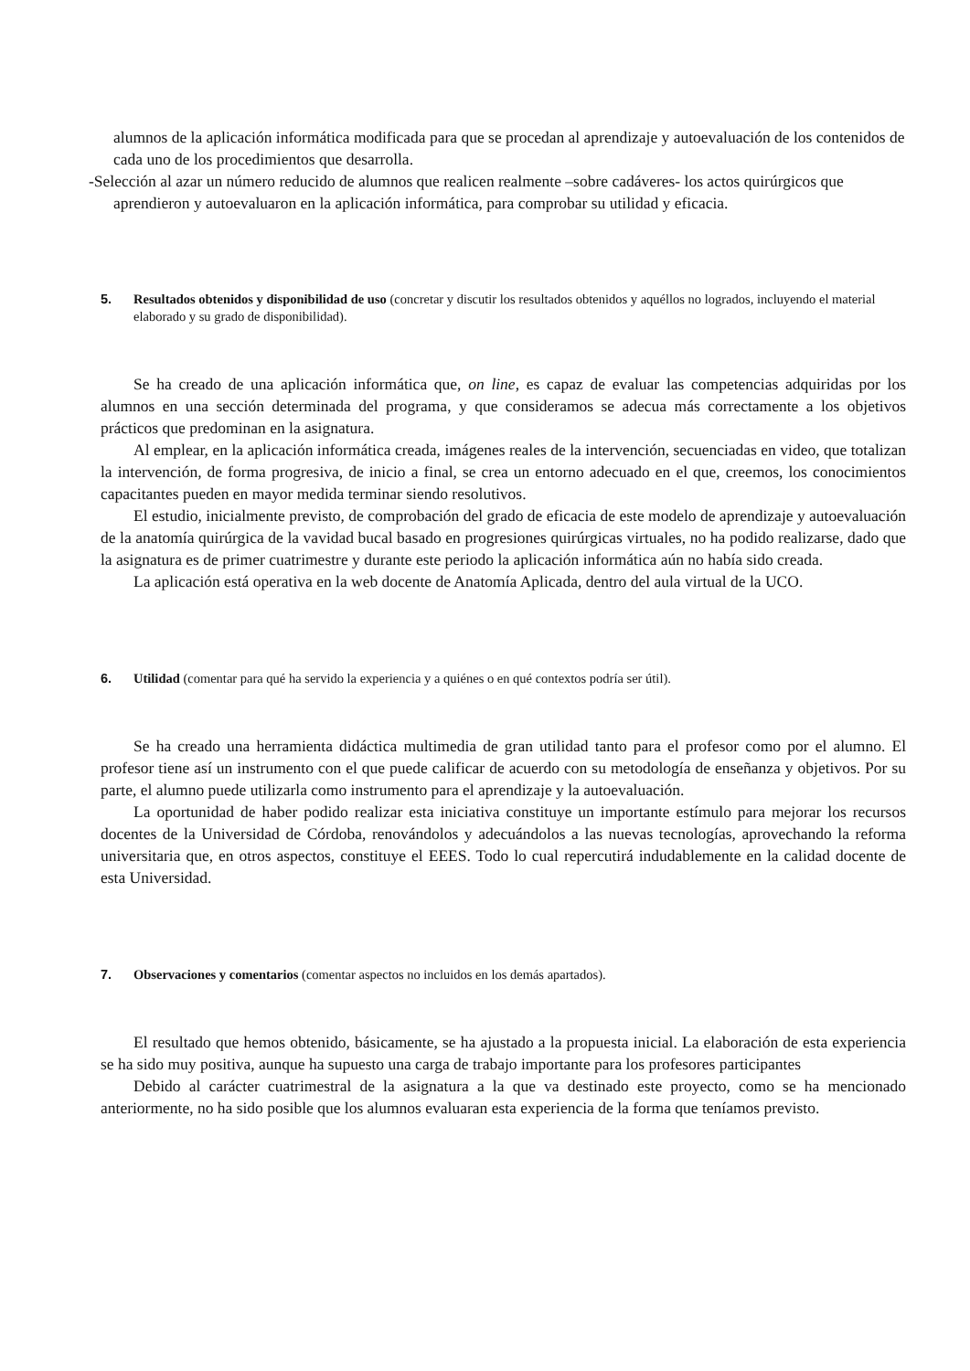alumnos de la aplicación informática modificada para que se procedan al aprendizaje y autoevaluación de los contenidos de cada uno de los procedimientos que desarrolla.
-Selección al azar un número reducido de alumnos que realicen realmente –sobre cadáveres- los actos quirúrgicos que aprendieron y autoevaluaron en la aplicación informática, para comprobar su utilidad y eficacia.
5. Resultados obtenidos y disponibilidad de uso (concretar y discutir los resultados obtenidos y aquéllos no logrados, incluyendo el material elaborado y su grado de disponibilidad).
Se ha creado de una aplicación informática que, on line, es capaz de evaluar las competencias adquiridas por los alumnos en una sección determinada del programa, y que consideramos se adecua más correctamente a los objetivos prácticos que predominan en la asignatura.
Al emplear, en la aplicación informática creada, imágenes reales de la intervención, secuenciadas en video, que totalizan la intervención, de forma progresiva, de inicio a final, se crea un entorno adecuado en el que, creemos, los conocimientos capacitantes pueden en mayor medida terminar siendo resolutivos.
El estudio, inicialmente previsto, de comprobación del grado de eficacia de este modelo de aprendizaje y autoevaluación de la anatomía quirúrgica de la vavidad bucal basado en progresiones quirúrgicas virtuales, no ha podido realizarse, dado que la asignatura es de primer cuatrimestre y durante este periodo la aplicación informática aún no había sido creada.
La aplicación está operativa en la web docente de Anatomía Aplicada, dentro del aula virtual de la UCO.
6. Utilidad (comentar para qué ha servido la experiencia y a quiénes o en qué contextos podría ser útil).
Se ha creado una herramienta didáctica multimedia de gran utilidad tanto para el profesor como por el alumno. El profesor tiene así un instrumento con el que puede calificar de acuerdo con su metodología de enseñanza y objetivos. Por su parte, el alumno puede utilizarla como instrumento para el aprendizaje y la autoevaluación.
La oportunidad de haber podido realizar esta iniciativa constituye un importante estímulo para mejorar los recursos docentes de la Universidad de Córdoba, renovándolos y adecuándolos a las nuevas tecnologías, aprovechando la reforma universitaria que, en otros aspectos, constituye el EEES. Todo lo cual repercutirá indudablemente en la calidad docente de esta Universidad.
7. Observaciones y comentarios (comentar aspectos no incluidos en los demás apartados).
El resultado que hemos obtenido, básicamente, se ha ajustado a la propuesta inicial. La elaboración de esta experiencia se ha sido muy positiva, aunque ha supuesto una carga de trabajo importante para los profesores participantes
Debido al carácter cuatrimestral de la asignatura a la que va destinado este proyecto, como se ha mencionado anteriormente, no ha sido posible que los alumnos evaluaran esta experiencia de la forma que teníamos previsto.